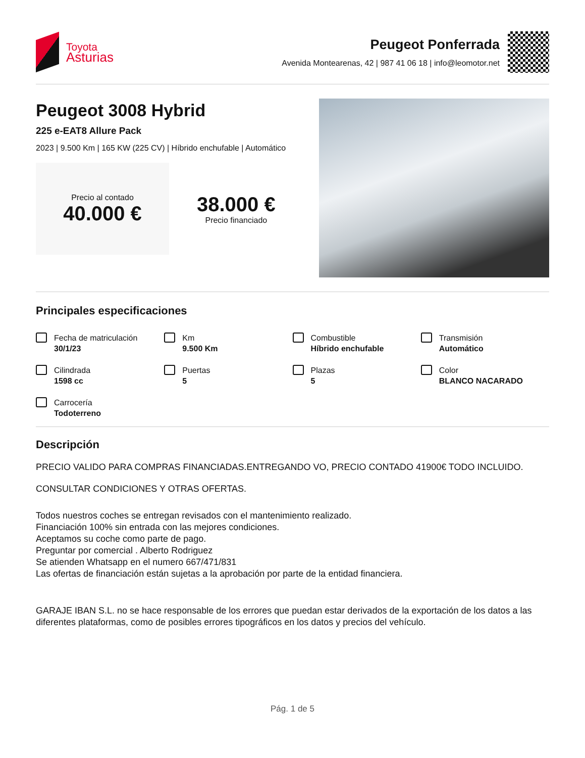Toyota
Asturias
Peugeot Ponferrada
Avenida Montearenas, 42 | 987 41 06 18 | info@leomotor.net
Peugeot 3008 Hybrid
225 e-EAT8 Allure Pack
2023 | 9.500 Km | 165 KW (225 CV) | Híbrido enchufable | Automático
Precio al contado
40.000 €
38.000 €
Precio financiado
Principales especificaciones
Fecha de matriculación
30/1/23
Km
9.500 Km
Combustible
Híbrido enchufable
Transmisión
Automático
Cilindrada
1598 cc
Puertas
5
Plazas
5
Color
BLANCO NACARADO
Carrocería
Todoterreno
Descripción
PRECIO VALIDO PARA COMPRAS FINANCIADAS.ENTREGANDO VO, PRECIO CONTADO 41900€ TODO INCLUIDO.
CONSULTAR CONDICIONES Y OTRAS OFERTAS.
Todos nuestros coches se entregan revisados con el mantenimiento realizado.
Financiación 100% sin entrada con las mejores condiciones.
Aceptamos su coche como parte de pago.
Preguntar por comercial . Alberto Rodriguez
Se atienden Whatsapp en el numero 667/471/831
Las ofertas de financiación están sujetas a la aprobación por parte de la entidad financiera.
GARAJE IBAN S.L. no se hace responsable de los errores que puedan estar derivados de la exportación de los datos a las diferentes plataformas, como de posibles errores tipográficos en los datos y precios del vehículo.
Pág. 1 de 5